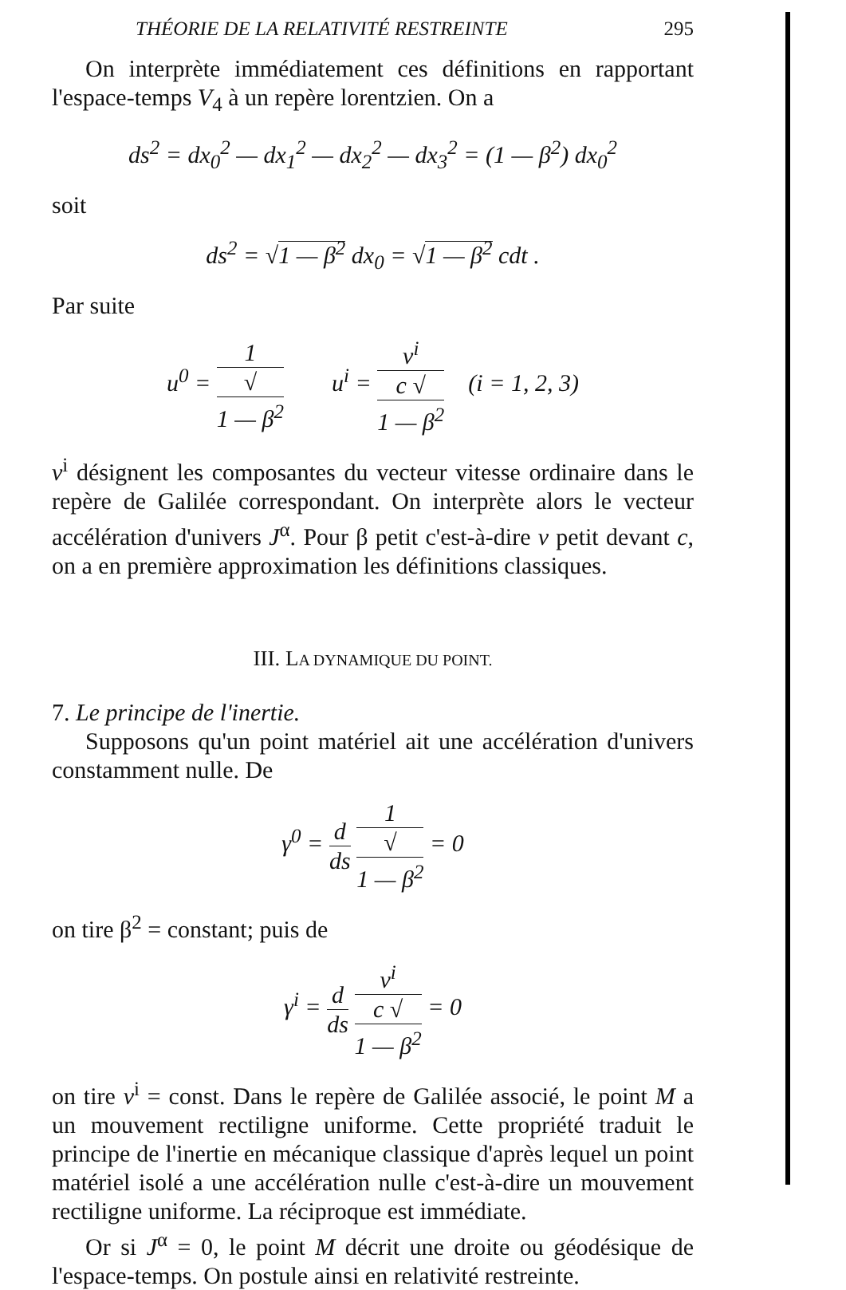THÉORIE DE LA RELATIVITÉ RESTREINTE 295
On interprète immédiatement ces définitions en rapportant l'espace-temps V<sub>4</sub> à un repère lorentzien. On a
ds<sup>2</sup> = dx<sub>0</sub><sup>2</sup> — dx<sub>1</sub><sup>2</sup> — dx<sub>2</sub><sup>2</sup> — dx<sub>3</sub><sup>2</sup> = (1 — β<sup>2</sup>) dx<sub>0</sub><sup>2</sup>
soit
ds<sup>2</sup> = √1 — β<sup>2</sup> dx<sub>0</sub> = √1 — β<sup>2</sup> cdt .
Par suite
u<sup>0</sup> = 1 √
1 — β<sup>2</sup> u<sup>i</sup> = v<sup>i</sup> c √
1 — β<sup>2</sup> (i = 1, 2, 3)
v<sup>i</sup> désignent les composantes du vecteur vitesse ordinaire dans le repère de Galilée correspondant. On interprète alors le vecteur accélération d'univers J<sup>α</sup>. Pour β petit c'est-à-dire v petit devant c, on a en première approximation les définitions classiques.
III. LA DYNAMIQUE DU POINT.
7. Le principe de l'inertie.
Supposons qu'un point matériel ait une accélération d'univers constamment nulle. De
γ<sup>0</sup> = d ds 1 √
1 — β<sup>2</sup> = 0
on tire β<sup>2</sup> = constant; puis de
γ<sup>i</sup> = d ds v<sup>i</sup> c √
1 — β<sup>2</sup> = 0
on tire v<sup>i</sup> = const. Dans le repère de Galilée associé, le point M a un mouvement rectiligne uniforme. Cette propriété traduit le principe de l'inertie en mécanique classique d'après lequel un point matériel isolé a une accélération nulle c'est-à-dire un mouvement rectiligne uniforme. La réciproque est immédiate.
Or si J<sup>α</sup> = 0, le point M décrit une droite ou géodésique de l'espace-temps. On postule ainsi en relativité restreinte.